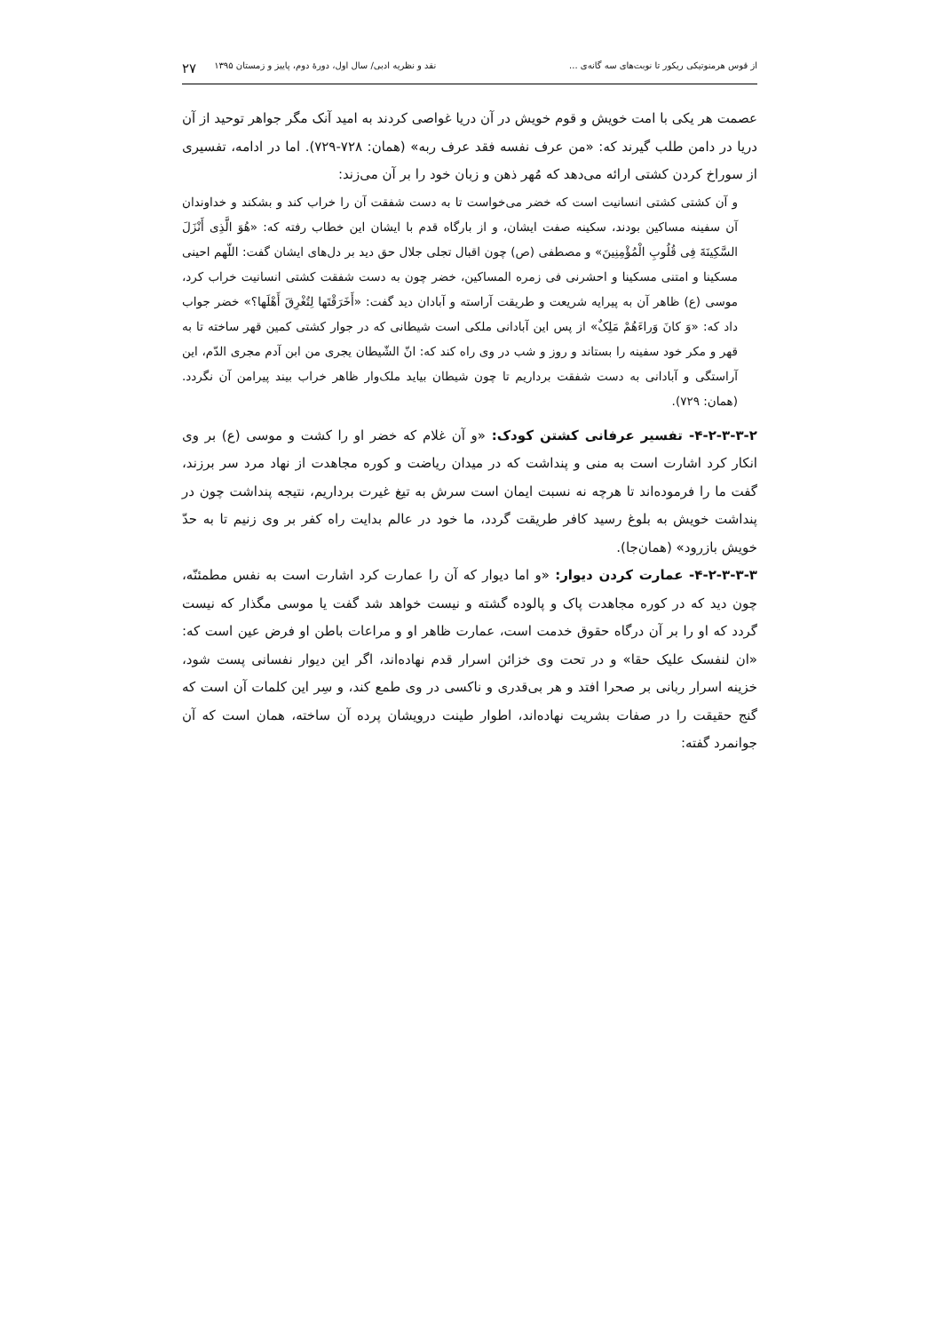از قوس هرمنوتیکی ریکور تا نوبت‌های سه گانه‌ی ... نقد و نظریه ادبی/ سال اول، دورهٔ دوم، پاییز و زمستان ۱۳۹۵ ۲۷
عصمت هر یکی با امت خویش و قوم خویش در آن دریا غواصی کردند به امید آنک مگر جواهر توحید از آن دریا در دامن طلب گیرند که: «من عرف نفسه فقد عرف ربه» (همان: ۷۲۸-۷۲۹). اما در ادامه، تفسیری از سوراخ کردن کشتی ارائه می‌دهد که مُهر ذهن و زبان خود را بر آن می‌زند:
و آن کشتی کشتی انسانیت است که خضر می‌خواست تا به دست شفقت آن را خراب کند و بشکند و خداوندان آن سفینه مساکین بودند، سکینه صفت ایشان، و از بارگاه قدم با ایشان این خطاب رفته که: «هُوَ الَّذِی أَنْزَلَ السَّکِینَةَ فِی قُلُوبِ الْمُؤْمِنِینَ» و مصطفی (ص) چون اقبال تجلی جلال حق دید بر دل‌های ایشان گفت: اللّهم احینی مسکینا و امتنی مسکینا و احشرنی فی زمره المساکین، خضر چون به دست شفقت کشتی انسانیت خراب کرد، موسی (ع) ظاهر آن به پیرایه شریعت و طریقت آراسته و آبادان دید گفت: «أَخَرَقْتَها لِتُغْرِقَ أَهْلَها؟» خضر جواب داد که: «وَ کانَ وَراءَهُمْ مَلِکٌ» از پس این آبادانی ملکی است شیطانی که در جوار کشتی کمین قهر ساخته تا به قهر و مکر خود سفینه را بستاند و روز و شب در وی راه کند که: انّ الشّیطان یجری من ابن آدم مجری الدّم، این آراستگی و آبادانی به دست شفقت برداریم تا چون شیطان بیاید ملک‌وار ظاهر خراب بیند پیرامن آن نگردد. (همان: ۷۲۹).
۴-۲-۳-۳-۲- تفسیر عرفانی کشتن کودک: «و آن غلام که خضر او را کشت و موسی (ع) بر وی انکار کرد اشارت است به منی و پنداشت که در میدان ریاضت و کوره مجاهدت از نهاد مرد سر برزند، گفت ما را فرموده‌اند تا هرچه نه نسبت ایمان است سرش به تیغ غیرت برداریم، نتیجه پنداشت چون در پنداشت خویش به بلوغ رسید کافر طریقت گردد، ما خود در عالم بدایت راه کفر بر وی زنیم تا به حدّ خویش بازرود» (همان‌جا).
۴-۲-۳-۳-۳- عمارت کردن دیوار: «و اما دیوار که آن را عمارت کرد اشارت است به نفس مطمئنّه، چون دید که در کوره مجاهدت پاک و پالوده گشته و نیست خواهد شد گفت یا موسی مگذار که نیست گردد که او را بر آن درگاه حقوق خدمت است، عمارت ظاهر او و مراعات باطن او فرض عین است که: «ان لنفسک علیک حقا» و در تحت وی خزائن اسرار قدم نهاده‌اند، اگر این دیوار نفسانی پست شود، خزینه اسرار ربانی بر صحرا افتد و هر بی‌قدری و ناکسی در وی طمع کند، و سِر این کلمات آن است که گنج حقیقت را در صفات بشریت نهاده‌اند، اطوار طینت درویشان پرده آن ساخته، همان است که آن جوانمرد گفته: